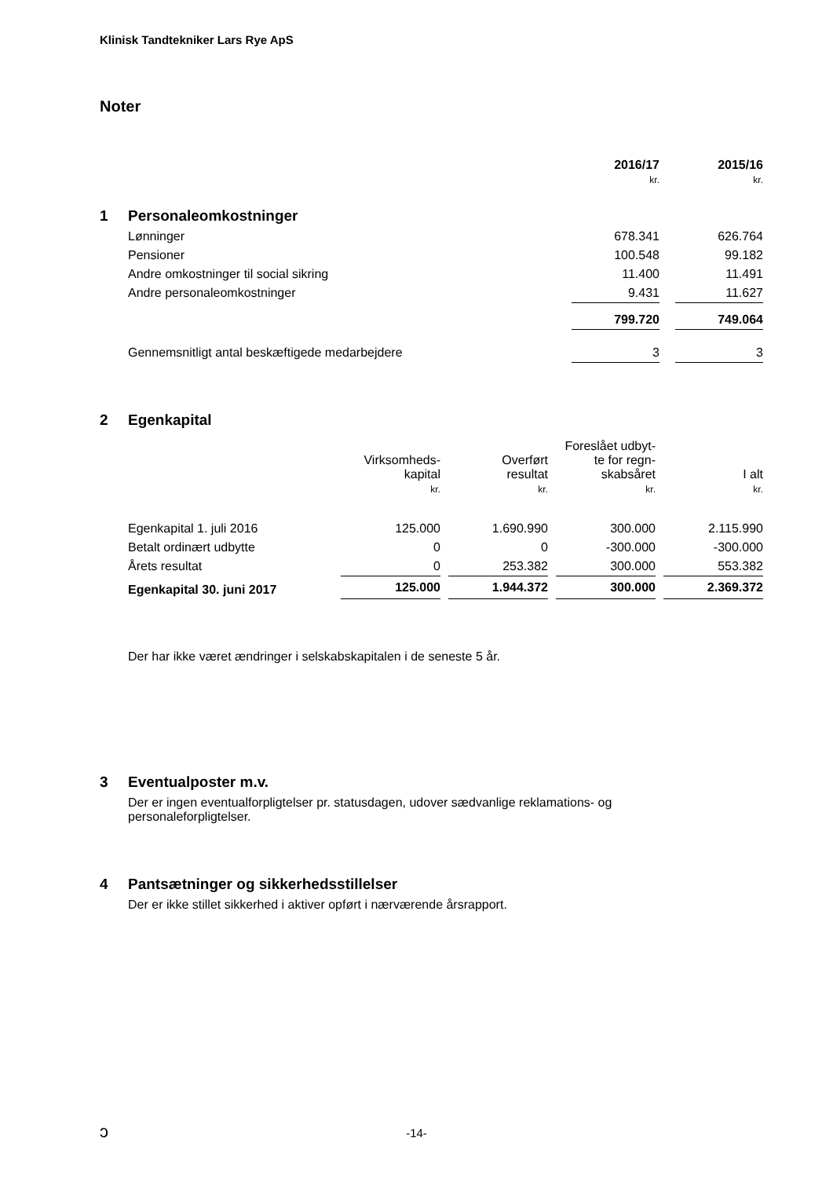Klinisk Tandtekniker Lars Rye ApS
Noter
| | 2016/17 kr. | | 2015/16 kr. |
| --- | --- | --- | --- |
| 1 Personaleomkostninger | | | |
| Lønninger | 678.341 | | 626.764 |
| Pensioner | 100.548 | | 99.182 |
| Andre omkostninger til social sikring | 11.400 | | 11.491 |
| Andre personaleomkostninger | 9.431 | | 11.627 |
| | 799.720 | | 749.064 |
| Gennemsnitligt antal beskæftigede medarbejdere | 3 | | 3 |
2 Egenkapital
| | Virksomheds- kapital kr. | | Overført resultat kr. | | Foreslået udbyt- te for regn- skabsåret kr. | | I alt kr. |
| --- | --- | --- | --- | --- | --- | --- | --- |
| Egenkapital 1. juli 2016 | 125.000 | | 1.690.990 | | 300.000 | | 2.115.990 |
| Betalt ordinært udbytte | 0 | | 0 | | -300.000 | | -300.000 |
| Årets resultat | 0 | | 253.382 | | 300.000 | | 553.382 |
| Egenkapital 30. juni 2017 | 125.000 | | 1.944.372 | | 300.000 | | 2.369.372 |
Der har ikke været ændringer i selskabskapitalen i de seneste 5 år.
3 Eventualposter m.v.
Der er ingen eventualforpligtelser pr. statusdagen, udover sædvanlige reklamations- og
personaleforpligtelser.
4 Pantsætninger og sikkerhedsstillelser
Der er ikke stillet sikkerhed i aktiver opført i nærværende årsrapport.
ↄ
-14-